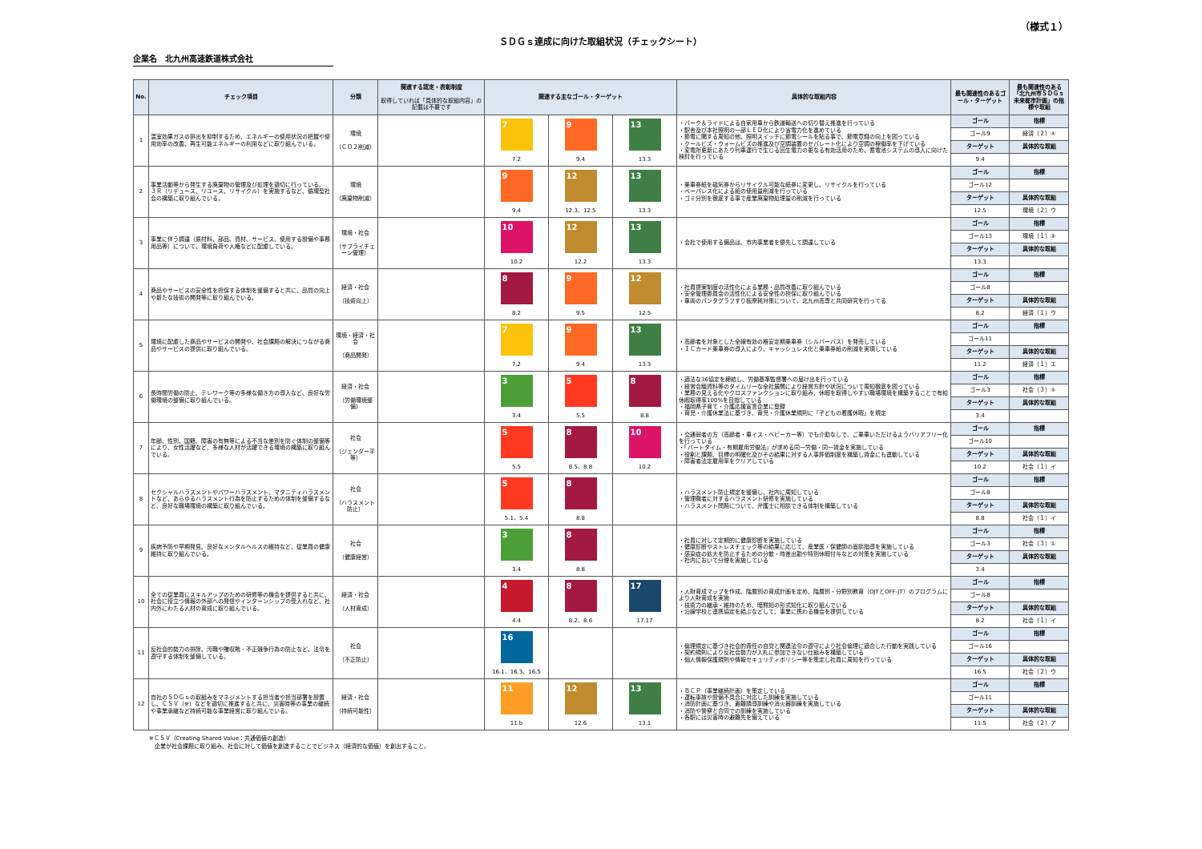（様式１）
ＳＤＧｓ達成に向けた取組状況（チェックシート）
企業名　北九州高速鉄道株式会社
| No. | チェック項目 | 分類 | 関連する認定・表彰制度 取得していれば「具体的な取組内容」の記載は不要です | 関連する主なゴール・ターゲット | | | 具体的な取組内容 | 最も関連性のあるゴール・ターゲット | 最も関連性のある「北九州市ＳＤＧｓ未来都市計画」の指標や取組 |
| --- | --- | --- | --- | --- | --- | --- | --- | --- | --- |
| 1 | 温室効果ガスの排出を抑制するため、エネルギーの使用状況の把握や使用効率の改善、再生可能エネルギーの利用などに取り組んでいる。 | 環境 （ＣＯ２削減） | | 7 | 9 | 13 | ・パーク＆ライドによる自家用車から鉄道輸送への切り替え推進を行っている ・駅舎及び本社照明の一部ＬＥＤ化により省電力化を進めている ・節電に関する周知の他、照明スイッチに節電シールを貼る事で、節電意識の向上を図っている ・クールビズ・ウォームビズの推進及び空調装置のセパレート化により空調の稼働率を下げている ・変電所更新にあたり列車運行で生じる回生電力の更なる有効活用のため、蓄電池システムの導入に向けた検討を行っている | ゴール | 指標 |
| | | | | | | | | ゴール9 | 経済（２）④ |
| | | | | | | | | ターゲット | 具体的な取組 |
| | | | | 7.2 | 9.4 | 13.3 | | 9.4 | |
| 2 | 事業活動等から発生する廃棄物の管理及び処理を適切に行っている。 ３Ｒ（リデュース、リユース、リサイクル）を実施するなど、循環型社会の構築に取り組んでいる。 | 環境 （廃棄物削減） | | 9 | 12 | 13 | ・乗車券紙を磁気券からリサイクル可能な紙券に変更し、リサイクルを行っている ・ペーパレス化による紙の使用量削減を行っている ・ゴミ分別を徹底する事で産業廃棄物処理量の削減を行っている | ゴール | 指標 |
| | | | | | | | | ゴール12 | |
| | | | | | | | | ターゲット | 具体的な取組 |
| | | | | 9.4 | 12.3、12.5 | 13.3 | | 12.5 | 環境（２）ウ |
| 3 | 事業に伴う調達（原材料、部品、資材、サービス、使用する設備や事務用品等）について、環境負荷や人権などに配慮している。 | 環境・社会 （サプライチェーン管理） | | 10 | 12 | 13 | ・会社で使用する備品は、市内事業者を優先して調達している | ゴール | 指標 |
| | | | | | | | | ゴール13 | 環境（１）② |
| | | | | | | | | ターゲット | 具体的な取組 |
| | | | | 10.2 | 12.2 | 13.3 | | 13.3 | |
| 4 | 商品やサービスの安全性を担保する体制を整備すると共に、品質の向上や新たな技術の開発等に取り組んでいる。 | 経済・社会 （技術向上） | | 8 | 9 | 12 | ・社員提案制度の活性化による業務・品質改善に取り組んでいる ・安全管理委員会の活性化による安全性の担保に取り組んでいる ・車両のパンタグラフすり板摩耗対策について、北九州高専と共同研究を行ってる | ゴール | 指標 |
| | | | | | | | | ゴール8 | |
| | | | | | | | | ターゲット | 具体的な取組 |
| | | | | 8.2 | 9.5 | 12.5 | | 8.2 | 経済（１）ウ |
| 5 | 環境に配慮した商品やサービスの開発や、社会課題の解決につながる商品やサービスの提供に取り組んでいる。 | 環境・経済・社会 （商品開発） | | 7 | 9 | 13 | ・高齢者を対象とした全線有効の格安定期乗車券（シルバーパス）を発売している ・ＩＣカード乗車券の導入により、キャッシュレス化と乗車券紙の削減を実現している | ゴール | 指標 |
| | | | | | | | | ゴール11 | |
| | | | | | | | | ターゲット | 具体的な取組 |
| | | | | 7.2 | 9.4 | 13.3 | | 11.2 | 経済（１）エ |
| 6 | 長時間労働の防止、テレワーク等の多様な働き方の導入など、良好な労働環境の整備に取り組んでいる。 | 経済・社会 （労働環境整備） | | 3 | 5 | 8 | ・適法な36協定を締結し、労働基準監督署への届け出を行っている ・経営会議資料等のタイムリーな全社展開により経営方針や状況について周知徹底を図っている ・業務の見える化やクロスファンクションに取り組み、休暇を取得しやすい職場環境を構築することで有給休暇取得率100%を目指している ・福岡県子育て・介護応援宣言企業に登録 ・育児・介護休業法に基づき、育児・介護休業規則に「子どもの看護休暇」を規定 | ゴール | 指標 |
| | | | | | | | | ゴール3 | 社会（３）① |
| | | | | | | | | ターゲット | 具体的な取組 |
| | | | | 3.4 | 5.5 | 8.8 | | 3.4 | |
| 7 | 年齢、性別、国籍、障害の有無等による不当な差別を防ぐ体制の整備等により、女性活躍など、多様な人材が活躍できる環境の構築に取り組んでいる。 | 社会 （ジェンダー平等） | | 5 | 8 | 10 | ・交通弱者の方（高齢者・車イス・ベビーカー等）でも介助なしで、ご乗車いただけるようバリアフリー化を行っている ・「パートタイム・有期雇用労働法」が求める同一労働・同一賃金を実施している ・役割と課題、目標の明確化及びその結果に対する人事評価制度を構築し賃金にも連動している ・障害者法定雇用率をクリアしている | ゴール | 指標 |
| | | | | | | | | ゴール10 | |
| | | | | | | | | ターゲット | 具体的な取組 |
| | | | | 5.5 | 8.5、8.8 | 10.2 | | 10.2 | 社会（１）イ |
| 8 | セクシャルハラスメントやパワーハラスメント、マタニティハラスメントなど、あらゆるハラスメント行為を防止するための体制を整備するなど、良好な職場環境の構築に取り組んでいる。 | 社会 （ハラスメント防止） | | 5 | 8 | | ・ハラスメント防止規定を整備し、社内に周知している ・管理職者に対するハラスメント研修を実施している ・ハラスメント問題について、弁護士に相談できる体制を構築している | ゴール | 指標 |
| | | | | | | | | ゴール8 | |
| | | | | | | | | ターゲット | 具体的な取組 |
| | | | | 5.1、5.4 | 8.8 | | | 8.8 | 社会（１）イ |
| 9 | 疾病予防や早期発見、良好なメンタルヘルスの維持など、従業員の健康維持に取り組んでいる。 | 社会 （健康経営） | | 3 | 8 | | ・社員に対して定期的に健康診断を実施している ・健康診断やストレスチェック等の結果に応じて、産業医・保健師の面談指導を実施している ・感染症の拡大を防止するための分散・時差出勤や特別休暇付与などの対策を実施している ・社内において分煙を実施している | ゴール | 指標 |
| | | | | | | | | ゴール3 | 社会（３）① |
| | | | | | | | | ターゲット | 具体的な取組 |
| | | | | 3.4 | 8.8 | | | 3.4 | |
| 10 | 全ての従業員にスキルアップのための研修等の機会を提供すると共に、社会に役立つ情報の外部への発信やインターンシップの受入れなど、社内外にわたる人材の育成に取り組んでいる。 | 経済・社会 （人材育成） | | 4 | 8 | 17 | ・人財育成マップを作成、階層別の育成計画を定め、階層別・分野別教育（OJTとOFF-JT）のプログラムにより人財育成を実施 ・技術力の継承・維持のため、暗黙知の形式知化に取り組んでいる ・沿線学校と連携協定を結ぶなどして、事業に携わる機会を提供している | ゴール | 指標 |
| | | | | | | | | ゴール8 | |
| | | | | | | | | ターゲット | 具体的な取組 |
| | | | | 4.4 | 8.2、8.6 | 17.17 | | 8.2 | 社会（１）イ |
| 11 | 反社会的勢力の排除、汚職や贈収賄・不正競争行為の防止など、法令を遵守する体制を整備している。 | 社会 （不正防止） | | 16 | | | ・倫理規定に基づき社会的責任の自覚と関連法令の遵守により社会倫理に適合した行動を実践している ・契約規則により反社会勢力が入札に参加できない仕組みを構築している ・個人情報保護規則や情報セキュリティポリシー等を策定し社員に周知を行っている | ゴール | 指標 |
| | | | | | | | | ゴール16 | |
| | | | | | | | | ターゲット | 具体的な取組 |
| | | | | 16.1、16.3、16.5 | | | | 16.5 | 社会（２）ウ |
| 12 | 自社のＳＤＧｓの取組みをマネジメントする担当者や担当部署を設置し、ＣＳＶ（※）などを適切に推進すると共に、災害時等の事業の継続や事業承継など持続可能な事業経営に取り組んでいる。 | 経済・社会 （持続可能性） | | 11 | 12 | 13 | ・ＢＣＰ（事業継続計画）を策定している ・運転事故や設備不具合に対応した訓練を実施している ・消防計画に基づき、避難誘導訓練や消火器訓練を実施している ・消防や警察と合同での訓練を実施している ・各駅には災害時の避難先を備えている | ゴール | 指標 |
| | | | | | | | | ゴール11 | |
| | | | | | | | | ターゲット | 具体的な取組 |
| | | | | 11.b | 12.6 | 13.1 | | 11.5 | 社会（２）ア |
※ＣＳＶ（Creating Shared Value：共通価値の創造）
　企業が社会課題に取り組み、社会に対して価値を創造することでビジネス（経済的な価値）を創出すること。